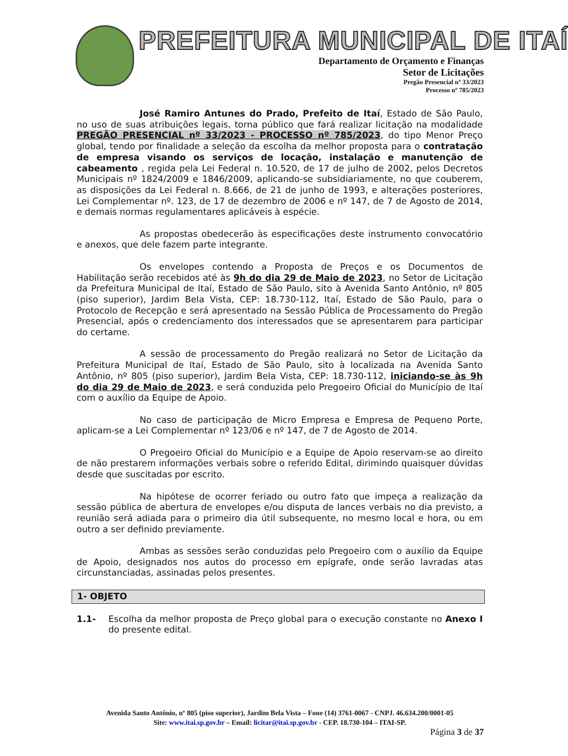PREFEITURA MUNICIPAL DE ITAÍ
Departamento de Orçamento e Finanças
Setor de Licitações
Pregão Presencial nº 33/2023
Processo nº 785/2023
José Ramiro Antunes do Prado, Prefeito de Itaí, Estado de São Paulo, no uso de suas atribuições legais, torna público que fará realizar licitação na modalidade PREGÃO PRESENCIAL nº 33/2023 - PROCESSO nº 785/2023, do tipo Menor Preço global, tendo por finalidade a seleção da escolha da melhor proposta para o contratação de empresa visando os serviços de locação, instalação e manutenção de cabeamento , regida pela Lei Federal n. 10.520, de 17 de julho de 2002, pelos Decretos Municipais nº 1824/2009 e 1846/2009, aplicando-se subsidiariamente, no que couberem, as disposições da Lei Federal n. 8.666, de 21 de junho de 1993, e alterações posteriores, Lei Complementar nº. 123, de 17 de dezembro de 2006 e nº 147, de 7 de Agosto de 2014, e demais normas regulamentares aplicáveis à espécie.
As propostas obedecerão às especificações deste instrumento convocatório e anexos, que dele fazem parte integrante.
Os envelopes contendo a Proposta de Preços e os Documentos de Habilitação serão recebidos até às 9h do dia 29 de Maio de 2023, no Setor de Licitação da Prefeitura Municipal de Itaí, Estado de São Paulo, sito à Avenida Santo Antônio, nº 805 (piso superior), Jardim Bela Vista, CEP: 18.730-112, Itaí, Estado de São Paulo, para o Protocolo de Recepção e será apresentado na Sessão Pública de Processamento do Pregão Presencial, após o credenciamento dos interessados que se apresentarem para participar do certame.
A sessão de processamento do Pregão realizará no Setor de Licitação da Prefeitura Municipal de Itaí, Estado de São Paulo, sito à localizada na Avenida Santo Antônio, nº 805 (piso superior), Jardim Bela Vista, CEP: 18.730-112, iniciando-se às 9h do dia 29 de Maio de 2023, e será conduzida pelo Pregoeiro Oficial do Município de Itaí com o auxílio da Equipe de Apoio.
No caso de participação de Micro Empresa e Empresa de Pequeno Porte, aplicam-se a Lei Complementar nº 123/06 e nº 147, de 7 de Agosto de 2014.
O Pregoeiro Oficial do Município e a Equipe de Apoio reservam-se ao direito de não prestarem informações verbais sobre o referido Edital, dirimindo quaisquer dúvidas desde que suscitadas por escrito.
Na hipótese de ocorrer feriado ou outro fato que impeça a realização da sessão pública de abertura de envelopes e/ou disputa de lances verbais no dia previsto, a reunião será adiada para o primeiro dia útil subsequente, no mesmo local e hora, ou em outro a ser definido previamente.
Ambas as sessões serão conduzidas pelo Pregoeiro com o auxílio da Equipe de Apoio, designados nos autos do processo em epígrafe, onde serão lavradas atas circunstanciadas, assinadas pelos presentes.
1- OBJETO
1.1- Escolha da melhor proposta de Preço global para o execução constante no Anexo I do presente edital.
Avenida Santo Antônio, nº 805 (piso superior), Jardim Bela Vista – Fone (14) 3761-0067 - CNPJ. 46.634.200/0001-05
Site: www.itai.sp.gov.br – Email: licitar@itai.sp.gov.br - CEP. 18.730-104 – ITAI-SP.
Página 3 de 37